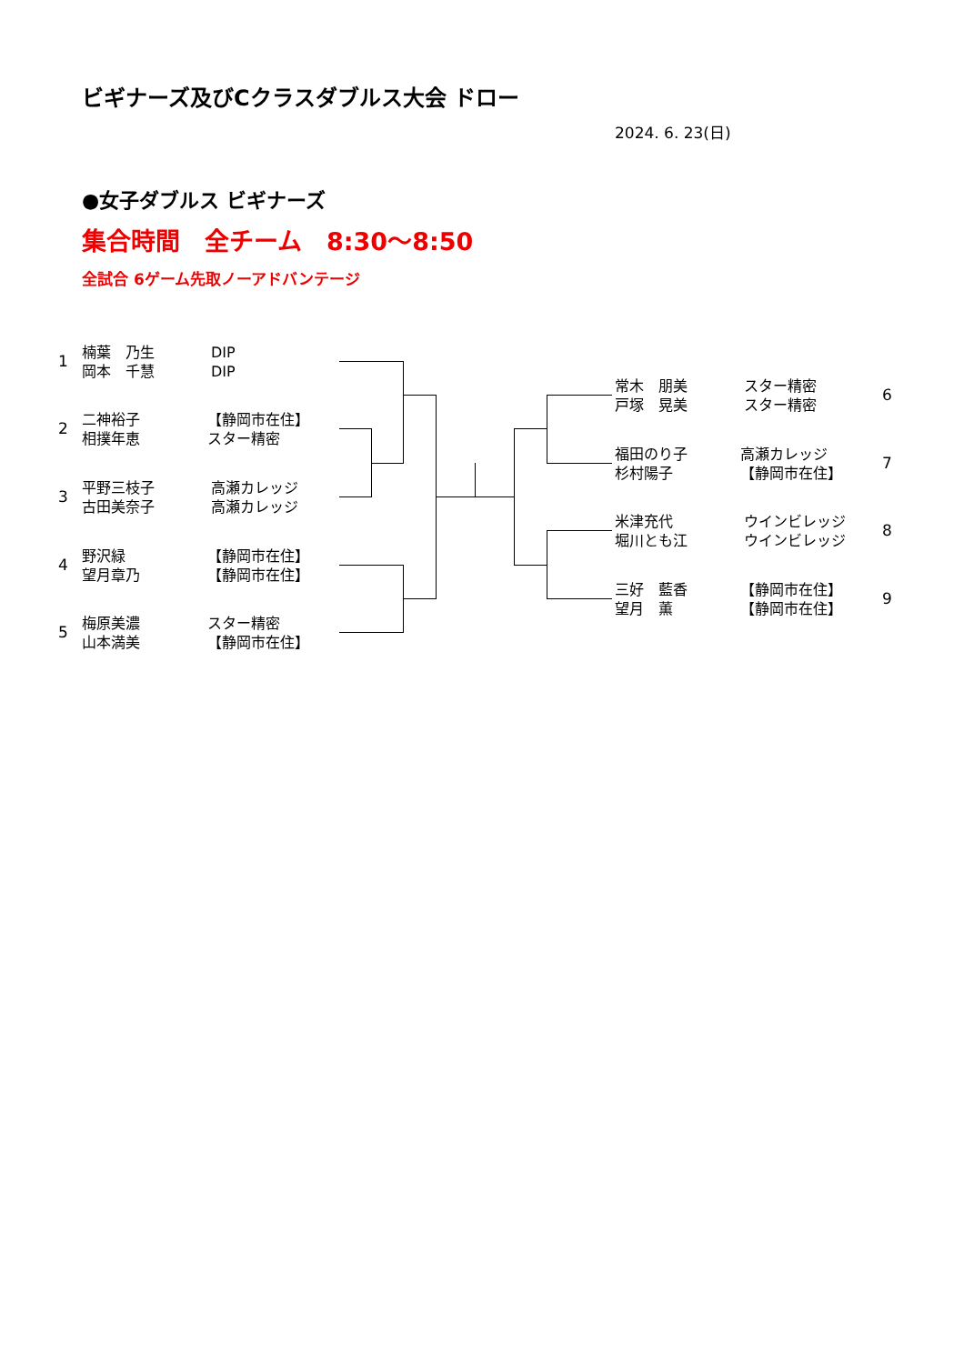ビギナーズ及びCクラスダブルス大会 ドロー
2024. 6. 23(日)
●女子ダブルス ビギナーズ
集合時間　全チーム　8:30～8:50
全試合 6ゲーム先取ノーアドバンテージ
1
楠葉　乃生
岡本　千慧
DIP
DIP
2
二神裕子
相撲年恵
【静岡市在住】
スター精密
3
平野三枝子
古田美奈子
高瀬カレッジ
高瀬カレッジ
4
野沢緑
望月章乃
【静岡市在住】
【静岡市在住】
5
梅原美濃
山本満美
スター精密
【静岡市在住】
常木　朋美
戸塚　晃美
スター精密
スター精密
6
福田のり子
杉村陽子
高瀬カレッジ
【静岡市在住】
7
米津充代
堀川とも江
ウインビレッジ
ウインビレッジ
8
三好　藍香
望月　薫
【静岡市在住】
【静岡市在住】
9